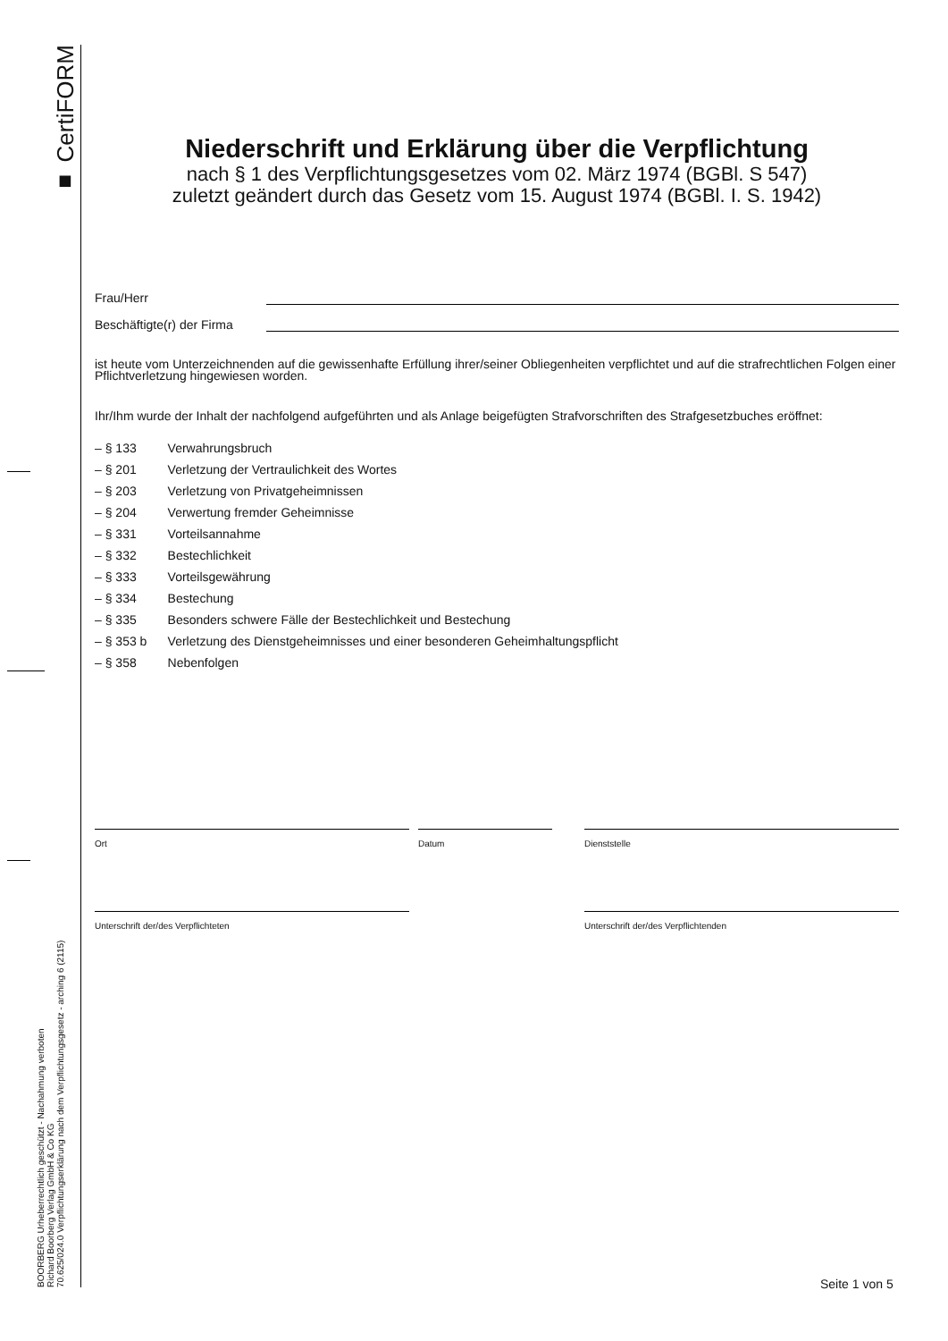■ CertiFORM
BOORBERG Urheberrechtlich geschützt - Nachahmung verboten
Richard Boorberg Verlag GmbH & Co KG
70.625/024.0 Verpflichtungserklärung nach dem Verpflichtungsgesetz - arching 6 (2115)
Niederschrift und Erklärung über die Verpflichtung
nach § 1 des Verpflichtungsgesetzes vom 02. März 1974 (BGBl. S 547)
zuletzt geändert durch das Gesetz vom 15. August 1974 (BGBl. I. S. 1942)
Frau/Herr
Beschäftigte(r) der Firma
ist heute vom Unterzeichnenden auf die gewissenhafte Erfüllung ihrer/seiner Obliegenheiten verpflichtet und auf die strafrechtlichen Folgen einer Pflichtverletzung hingewiesen worden.
Ihr/Ihm wurde der Inhalt der nachfolgend aufgeführten und als Anlage beigefügten Strafvorschriften des Strafgesetzbuches eröffnet:
– § 133 Verwahrungsbruch
– § 201 Verletzung der Vertraulichkeit des Wortes
– § 203 Verletzung von Privatgeheimnissen
– § 204 Verwertung fremder Geheimnisse
– § 331 Vorteilsannahme
– § 332 Bestechlichkeit
– § 333 Vorteilsgewährung
– § 334 Bestechung
– § 335 Besonders schwere Fälle der Bestechlichkeit und Bestechung
– § 353 b Verletzung des Dienstgeheimnisses und einer besonderen Geheimhaltungspflicht
– § 358 Nebenfolgen
Ort Datum Dienststelle
Unterschrift der/des Verpflichteten Unterschrift der/des Verpflichtenden
Seite 1 von 5